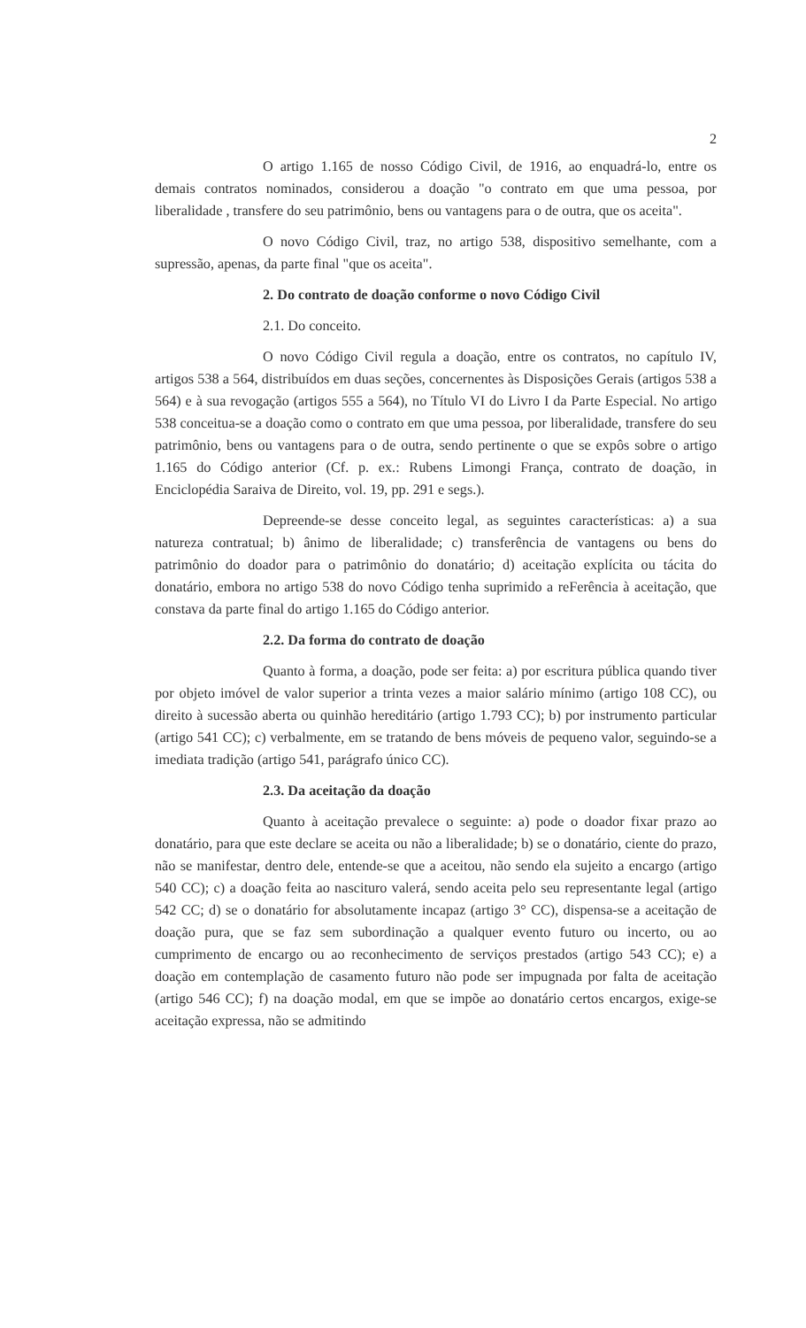2
O artigo 1.165 de nosso Código Civil, de 1916, ao enquadrá-lo, entre os demais contratos nominados, considerou a doação "o contrato em que uma pessoa, por liberalidade , transfere do seu patrimônio, bens ou vantagens para o de outra, que os aceita".
O novo Código Civil, traz, no artigo 538, dispositivo semelhante, com a supressão, apenas, da parte final "que os aceita".
2. Do contrato de doação conforme o novo Código Civil
2.1. Do conceito.
O novo Código Civil regula a doação, entre os contratos, no capítulo IV, artigos 538 a 564, distribuídos em duas seções, concernentes às Disposições Gerais (artigos 538 a 564) e à sua revogação (artigos 555 a 564), no Título VI do Livro I da Parte Especial. No artigo 538 conceitua-se a doação como o contrato em que uma pessoa, por liberalidade, transfere do seu patrimônio, bens ou vantagens para o de outra, sendo pertinente o que se expôs sobre o artigo 1.165 do Código anterior (Cf. p. ex.: Rubens Limongi França, contrato de doação, in Enciclopédia Saraiva de Direito, vol. 19, pp. 291 e segs.).
Depreende-se desse conceito legal, as seguintes características: a) a sua natureza contratual; b) ânimo de liberalidade; c) transferência de vantagens ou bens do patrimônio do doador para o patrimônio do donatário; d) aceitação explícita ou tácita do donatário, embora no artigo 538 do novo Código tenha suprimido a reFerência à aceitação, que constava da parte final do artigo 1.165 do Código anterior.
2.2. Da forma do contrato de doação
Quanto à forma, a doação, pode ser feita: a) por escritura pública quando tiver por objeto imóvel de valor superior a trinta vezes a maior salário mínimo (artigo 108 CC), ou direito à sucessão aberta ou quinhão hereditário (artigo 1.793 CC); b) por instrumento particular (artigo 541 CC); c) verbalmente, em se tratando de bens móveis de pequeno valor, seguindo-se a imediata tradição (artigo 541, parágrafo único CC).
2.3. Da aceitação da doação
Quanto à aceitação prevalece o seguinte: a) pode o doador fixar prazo ao donatário, para que este declare se aceita ou não a liberalidade; b) se o donatário, ciente do prazo, não se manifestar, dentro dele, entende-se que a aceitou, não sendo ela sujeito a encargo (artigo 540 CC); c) a doação feita ao nascituro valerá, sendo aceita pelo seu representante legal (artigo 542 CC; d) se o donatário for absolutamente incapaz (artigo 3° CC), dispensa-se a aceitação de doação pura, que se faz sem subordinação a qualquer evento futuro ou incerto, ou ao cumprimento de encargo ou ao reconhecimento de serviços prestados (artigo 543 CC); e) a doação em contemplação de casamento futuro não pode ser impugnada por falta de aceitação (artigo 546 CC); f) na doação modal, em que se impõe ao donatário certos encargos, exige-se aceitação expressa, não se admitindo